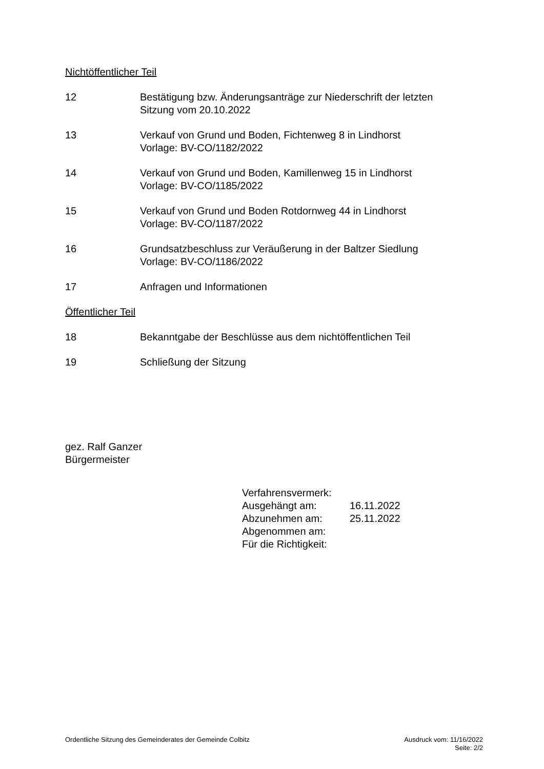Nichtöffentlicher Teil
12 Bestätigung bzw. Änderungsanträge zur Niederschrift der letzten
Sitzung vom 20.10.2022
13 Verkauf von Grund und Boden, Fichtenweg 8 in Lindhorst
Vorlage: BV-CO/1182/2022
14 Verkauf von Grund und Boden, Kamillenweg 15 in Lindhorst
Vorlage: BV-CO/1185/2022
15 Verkauf von Grund und Boden Rotdornweg 44 in Lindhorst
Vorlage: BV-CO/1187/2022
16 Grundsatzbeschluss zur Veräußerung in der Baltzer Siedlung
Vorlage: BV-CO/1186/2022
17 Anfragen und Informationen
Öffentlicher Teil
18 Bekanntgabe der Beschlüsse aus dem nichtöffentlichen Teil
19 Schließung der Sitzung
gez. Ralf Ganzer
Bürgermeister
| Verfahrensvermerk: | |
| Ausgehängt am: | 16.11.2022 |
| Abzunehmen am: | 25.11.2022 |
| Abgenommen am: | |
| Für die Richtigkeit: | |
Ordentliche Sitzung des Gemeinderates der Gemeinde Colbitz
Ausdruck vom: 11/16/2022
Seite: 2/2